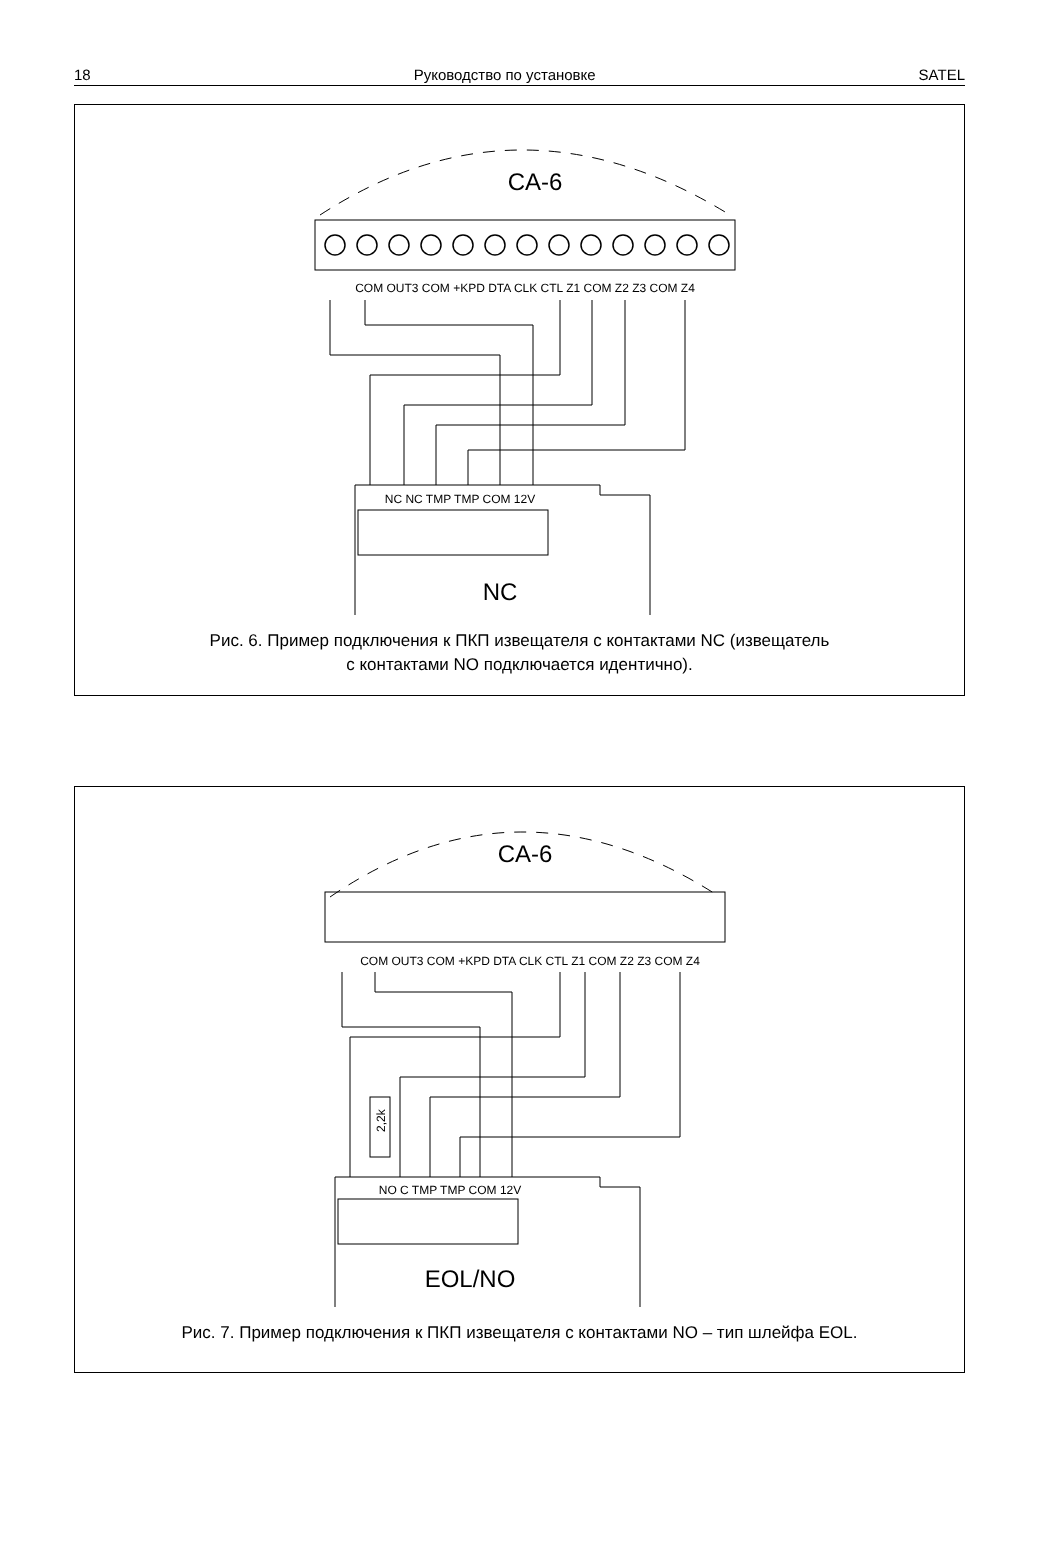18 Руководство по установке SATEL
CA-6
COM OUT3 COM +KPD DTA CLK CTL Z1 COM Z2 Z3 COM Z4
NC NC TMP TMP COM 12V
NC
Рис. 6. Пример подключения к ПКП извещателя с контактами NC (извещатель
с контактами NO подключается идентично).
CA-6
COM OUT3 COM +KPD DTA CLK CTL Z1 COM Z2 Z3 COM Z4
2,2k
NO C TMP TMP COM 12V
EOL/NO
Рис. 7. Пример подключения к ПКП извещателя с контактами NO – тип шлейфа EOL.